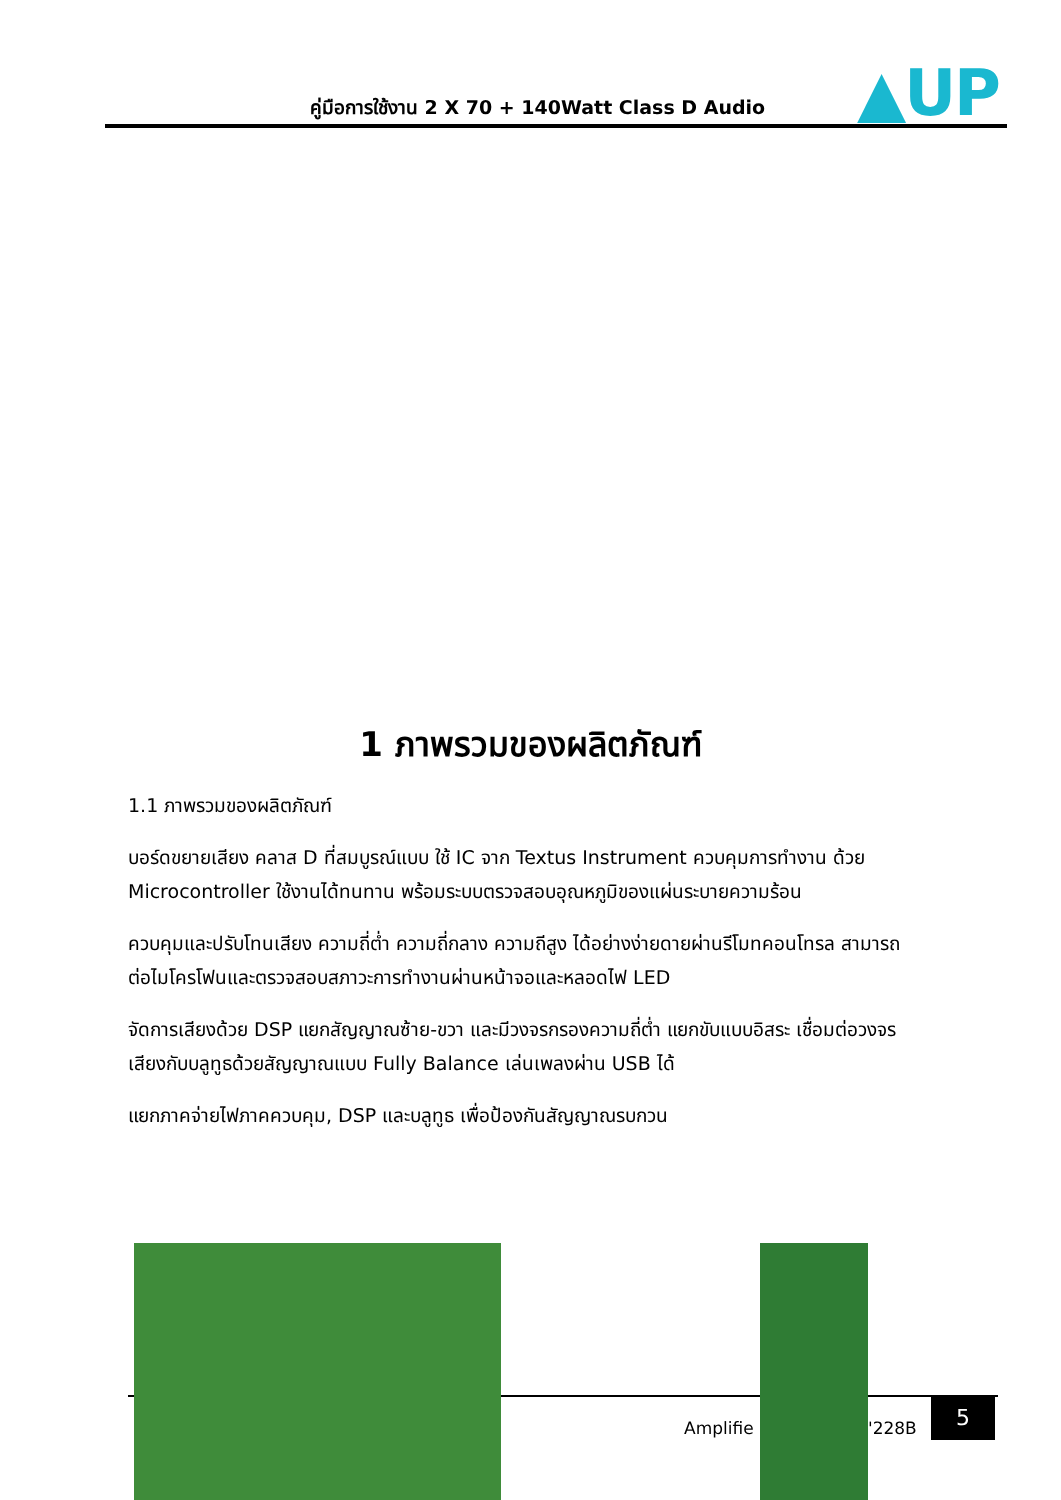คู่มือการใช้งาน 2 X 70 + 140Watt Class D Audio
▲UP
1 ภาพรวมของผลิตภัณฑ์
1.1 ภาพรวมของผลิตภัณฑ์
บอร์ดขยายเสียง คลาส D ที่สมบูรณ์แบบ ใช้ IC จาก Textus Instrument ควบคุมการทำงาน ด้วย Microcontroller ใช้งานได้ทนทาน พร้อมระบบตรวจสอบอุณหภูมิของแผ่นระบายความร้อน
ควบคุมและปรับโทนเสียง ความถี่ต่ำ ความถี่กลาง ความถีสูง ได้อย่างง่ายดายผ่านรีโมทคอนโทรล สามารถต่อไมโครโฟนและตรวจสอบสภาวะการทำงานผ่านหน้าจอและหลอดไฟ LED
จัดการเสียงด้วย DSP แยกสัญญาณซ้าย-ขวา และมีวงจรกรองความถี่ต่ำ แยกขับแบบอิสระ เชื่อมต่อวงจรเสียงกับบลูทูธด้วยสัญญาณแบบ Fully Balance เล่นเพลงผ่าน USB ได้
แยกภาคจ่ายไฟภาคควบคุม, DSP และบลูทูธ เพื่อป้องกันสัญญาณรบกวน
Amplifie '228B
5